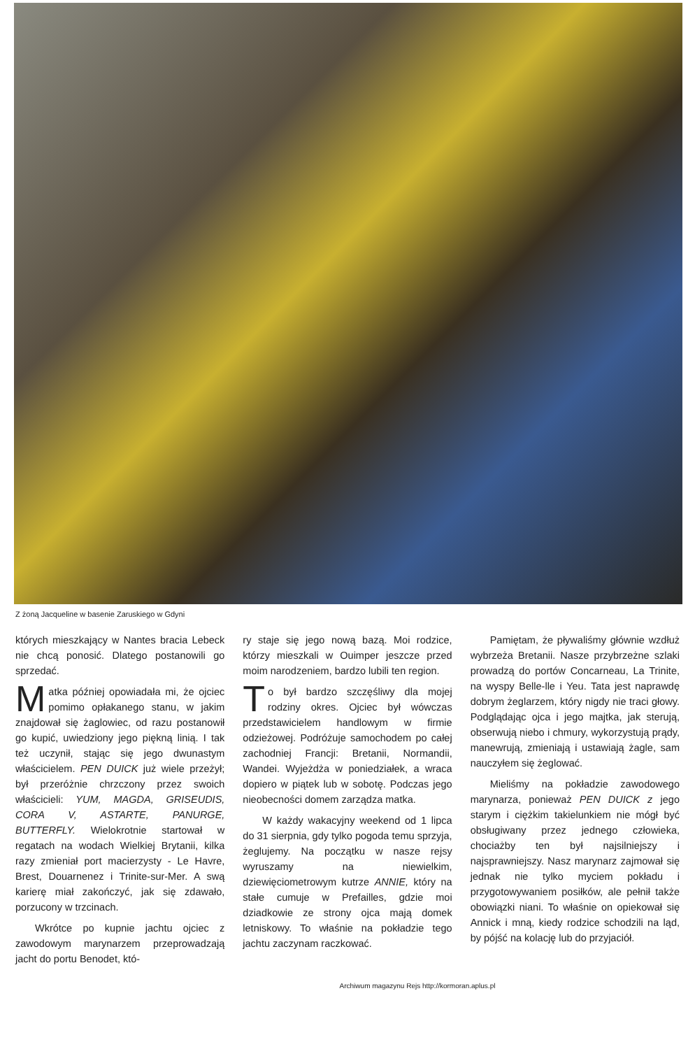Z żoną Jacqueline w basenie Zaruskiego w Gdyni
których mieszkający w Nantes bracia Lebeck nie chcą ponosić. Dlatego postanowili go sprzedać.
Matka później opowiadała mi, że ojciec pomimo opłakanego stanu, w jakim znajdował się żaglowiec, od razu postanowił go kupić, uwiedziony jego piękną linią. I tak też uczynił, stając się jego dwunastym właścicielem. PEN DUICK już wiele przeżył; był przeróżnie chrzczony przez swoich właścicieli: YUM, MAGDA, GRISEUDIS, CORA V, ASTARTE, PANURGE, BUTTERFLY. Wielokrotnie startował w regatach na wodach Wielkiej Brytanii, kilka razy zmieniał port macierzysty - Le Havre, Brest, Douarnenez i Trinite-sur-Mer. A swą karierę miał zakończyć, jak się zdawało, porzucony w trzcinach.
Wkrótce po kupnie jachtu ojciec z zawodowym marynarzem przeprowadzają jacht do portu Benodet, któ-
ry staje się jego nową bazą. Moi rodzice, którzy mieszkali w Ouimper jeszcze przed moim narodzeniem, bardzo lubili ten region.
To był bardzo szczęśliwy dla mojej rodziny okres. Ojciec był wówczas przedstawicielem handlowym w firmie odzieżowej. Podróżuje samochodem po całej zachodniej Francji: Bretanii, Normandii, Wandei. Wyjeżdża w poniedziałek, a wraca dopiero w piątek lub w sobotę. Podczas jego nieobecności domem zarządza matka.
W każdy wakacyjny weekend od 1 lipca do 31 sierpnia, gdy tylko pogoda temu sprzyja, żeglujemy. Na początku w nasze rejsy wyruszamy na niewielkim, dziewięciometrowym kutrze ANNIE, który na stałe cumuje w Prefailles, gdzie moi dziadkowie ze strony ojca mają domek letniskowy. To właśnie na pokładzie tego jachtu zaczynam raczkować.
Pamiętam, że pływaliśmy głównie wzdłuż wybrzeża Bretanii. Nasze przybrzeżne szlaki prowadzą do portów Concarneau, La Trinite, na wyspy Belle-lle i Yeu. Tata jest naprawdę dobrym żeglarzem, który nigdy nie traci głowy. Podglądając ojca i jego majtka, jak sterują, obserwują niebo i chmury, wykorzystują prądy, manewrują, zmieniają i ustawiają żagle, sam nauczyłem się żeglować.
Mieliśmy na pokładzie zawodowego marynarza, ponieważ PEN DUICK z jego starym i ciężkim takielunkiem nie mógł być obsługiwany przez jednego człowieka, chociażby ten był najsilniejszy i najsprawniejszy. Nasz marynarz zajmował się jednak nie tylko myciem pokładu i przygotowywaniem posiłków, ale pełnił także obowiązki niani. To właśnie on opiekował się Annick i mną, kiedy rodzice schodzili na ląd, by pójść na kolację lub do przyjaciół.
Archiwum magazynu Rejs http://kormoran.aplus.pl